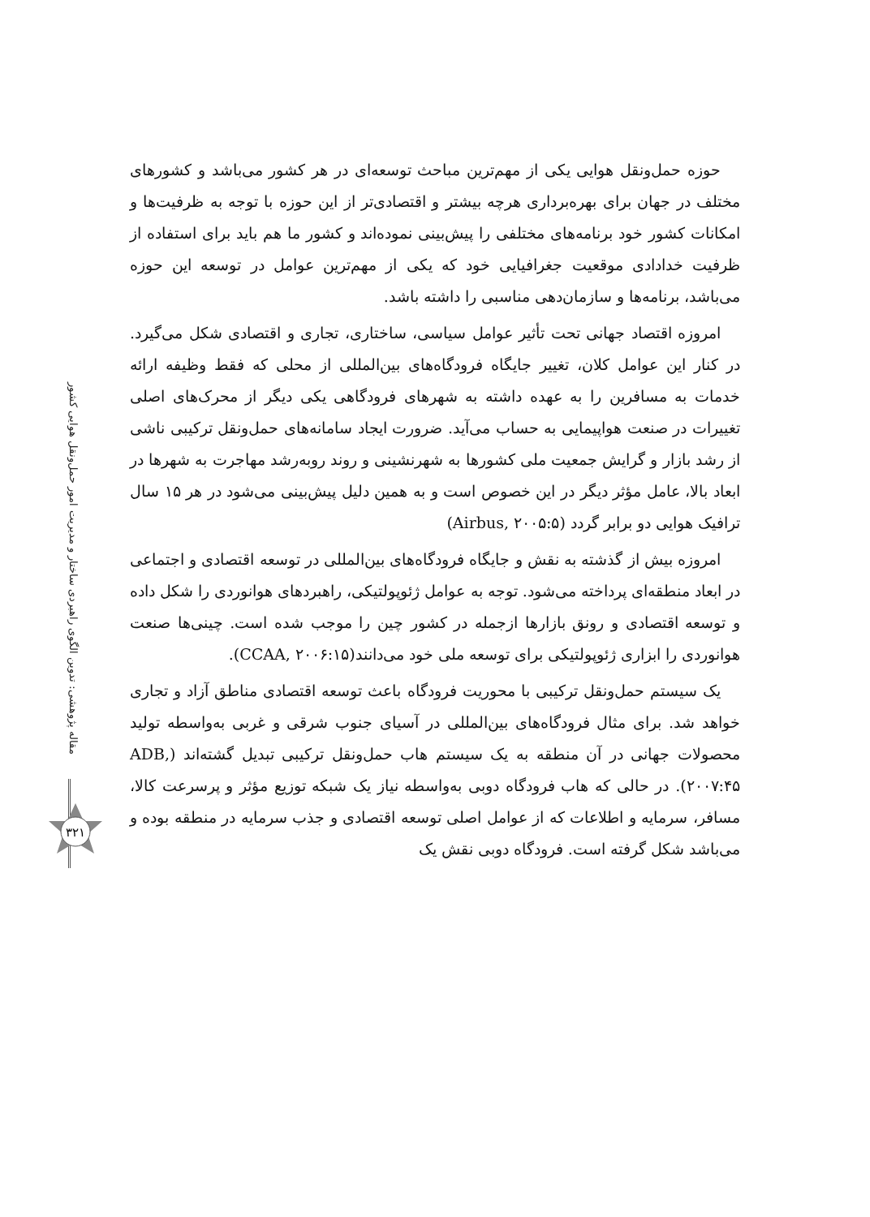مقاله پژوهشی: تدوین الگوی راهبردی ساختار و مدیریت امور حمل‌ونقل هوایی کشور
۳۲۱
حوزه حمل‌ونقل هوایی یکی از مهم‌ترین مباحث توسعه‌ای در هر کشور می‌باشد و کشورهای مختلف در جهان برای بهره‌برداری هرچه بیشتر و اقتصادی‌تر از این حوزه با توجه به ظرفیت‌ها و امکانات کشور خود برنامه‌های مختلفی را پیش‌بینی نموده‌اند و کشور ما هم باید برای استفاده از ظرفیت خدادادی موقعیت جغرافیایی خود که یکی از مهم‌ترین عوامل در توسعه این حوزه می‌باشد، برنامه‌ها و سازمان‌دهی مناسبی را داشته باشد.
امروزه اقتصاد جهانی تحت تأثیر عوامل سیاسی، ساختاری، تجاری و اقتصادی شکل می‌گیرد. در کنار این عوامل کلان، تغییر جایگاه فرودگاه‌های بین‌المللی از محلی که فقط وظیفه ارائه خدمات به مسافرین را به عهده داشته به شهرهای فرودگاهی یکی دیگر از محرک‌های اصلی تغییرات در صنعت هواپیمایی به حساب می‌آید. ضرورت ایجاد سامانه‌های حمل‌ونقل ترکیبی ناشی از رشد بازار و گرایش جمعیت ملی کشورها به شهرنشینی و روند روبه‌رشد مهاجرت به شهرها در ابعاد بالا، عامل مؤثر دیگر در این خصوص است و به همین دلیل پیش‌بینی می‌شود در هر ۱۵ سال ترافیک هوایی دو برابر گردد (Airbus, ۲۰۰۵:۵)
امروزه بیش از گذشته به نقش و جایگاه فرودگاه‌های بین‌المللی در توسعه اقتصادی و اجتماعی در ابعاد منطقه‌ای پرداخته می‌شود. توجه به عوامل ژئوپولتیکی، راهبردهای هوانوردی را شکل داده و توسعه اقتصادی و رونق بازارها ازجمله در کشور چین را موجب شده است. چینی‌ها صنعت هوانوردی را ابزاری ژئوپولتیکی برای توسعه ملی خود می‌دانند(CCAA, ۲۰۰۶:۱۵).
یک سیستم حمل‌ونقل ترکیبی با محوریت فرودگاه باعث توسعه اقتصادی مناطق آزاد و تجاری خواهد شد. برای مثال فرودگاه‌های بین‌المللی در آسیای جنوب شرقی و غربی به‌واسطه تولید محصولات جهانی در آن منطقه به یک سیستم هاب حمل‌ونقل ترکیبی تبدیل گشته‌اند (ADB, ۲۰۰۷:۴۵). در حالی که هاب فرودگاه دوبی به‌واسطه نیاز یک شبکه توزیع مؤثر و پرسرعت کالا، مسافر، سرمایه و اطلاعات که از عوامل اصلی توسعه اقتصادی و جذب سرمایه در منطقه بوده و می‌باشد شکل گرفته است. فرودگاه دوبی نقش یک